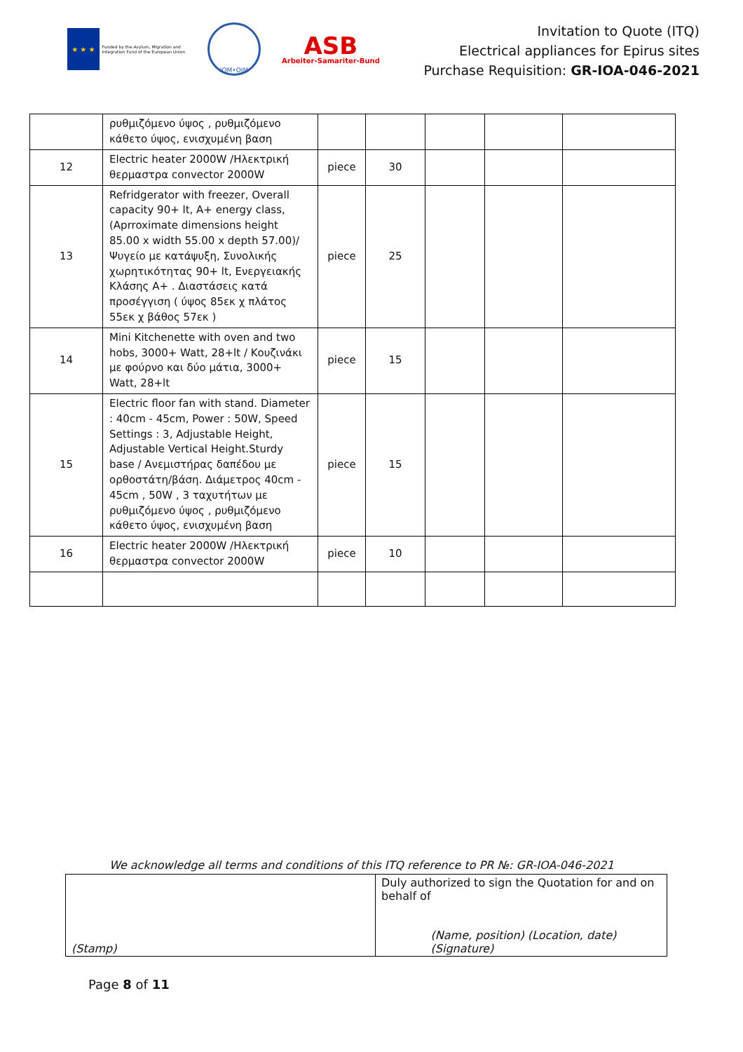★ ★ ★
Funded by the Asylum, Migration and Integration Fund of the European Union
IOM•OIM
ASB
Arbeiter-Samariter-Bund
Invitation to Quote (ITQ)
Electrical appliances for Epirus sites
Purchase Requisition: GR-IOA-046-2021
| | ρυθμιζόμενο ύψος , ρυθμιζόμενο κάθετο ύψος, ενισχυμένη βαση | | | | | |
| 12 | Electric heater 2000W /Ηλεκτρική θερμαστρα convector 2000W | piece | 30 | | | |
| 13 | Refridgerator with freezer, Overall capacity 90+ lt, A+ energy class, (Aprroximate dimensions height 85.00 x width 55.00 x depth 57.00)/ Ψυγείο με κατάψυξη, Συνολικής χωρητικότητας 90+ lt, Ενεργειακής Κλάσης A+ . Διαστάσεις κατά προσέγγιση ( ύψος 85εκ χ πλάτος 55εκ χ βάθος 57εκ ) | piece | 25 | | | |
| 14 | Mini Kitchenette with oven and two hobs, 3000+ Watt, 28+lt / Κουζινάκι με φούρνο και δύο μάτια, 3000+ Watt, 28+lt | piece | 15 | | | |
| 15 | Electric floor fan with stand. Diameter : 40cm - 45cm, Power : 50W, Speed Settings : 3, Adjustable Height, Adjustable Vertical Height.Sturdy base / Ανεμιστήρας δαπέδου με ορθοστάτη/βάση. Διάμετρος 40cm - 45cm , 50W , 3 ταχυτήτων με ρυθμιζόμενο ύψος , ρυθμιζόμενο κάθετο ύψος, ενισχυμένη βαση | piece | 15 | | | |
| 16 | Electric heater 2000W /Ηλεκτρική θερμαστρα convector 2000W | piece | 10 | | | |
We acknowledge all terms and conditions of this ITQ reference to PR №: GR-IOA-046-2021
| (Stamp) | Duly authorized to sign the Quotation for and on behalf of (Name, position) (Location, date) (Signature) |
Page 8 of 11